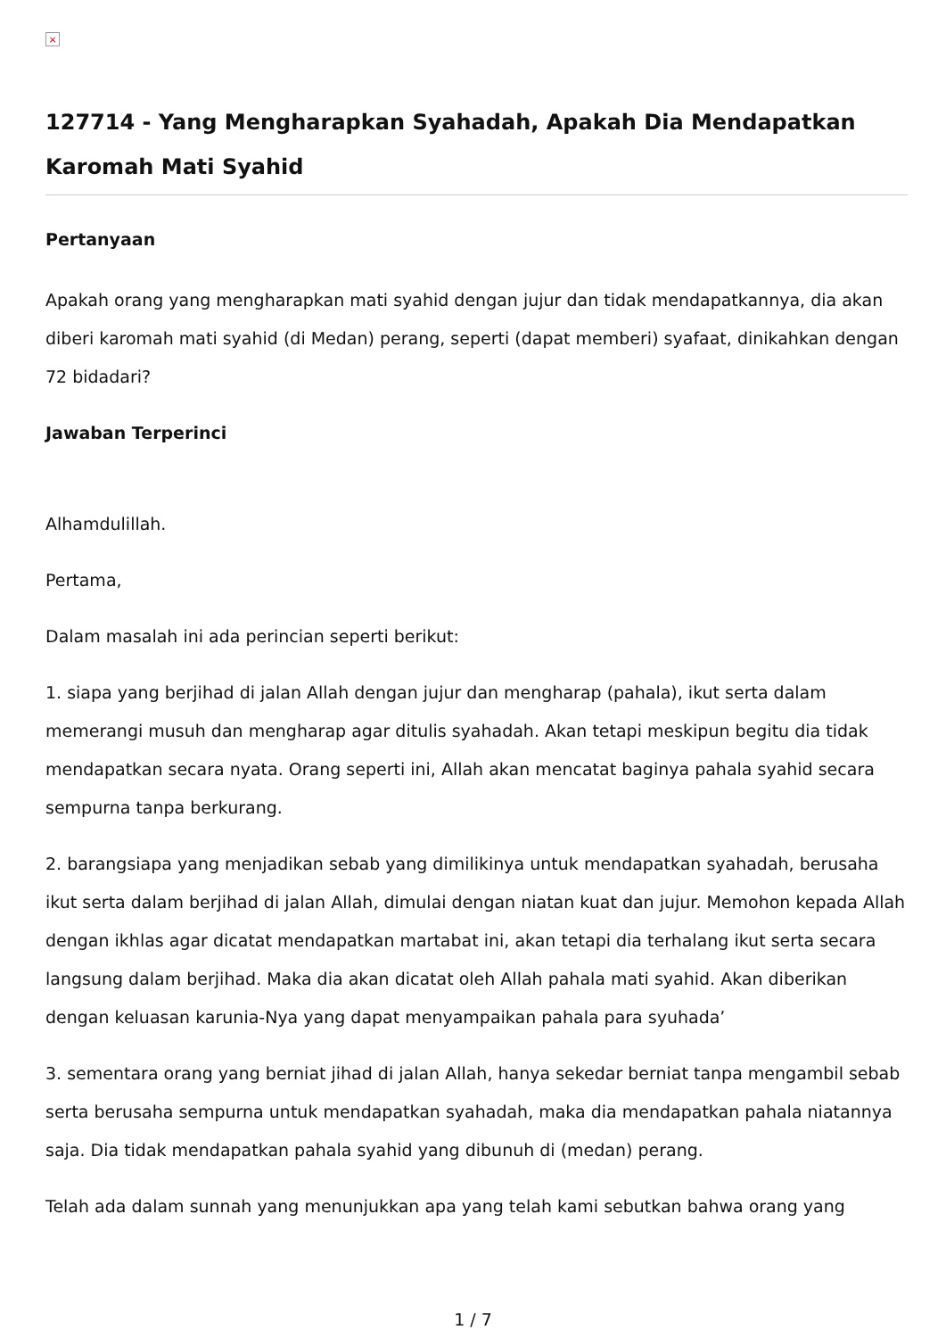×
127714 - Yang Mengharapkan Syahadah, Apakah Dia Mendapatkan Karomah Mati Syahid
Pertanyaan
Apakah orang yang mengharapkan mati syahid dengan jujur dan tidak mendapatkannya, dia akan diberi karomah mati syahid (di Medan) perang, seperti (dapat memberi) syafaat, dinikahkan dengan 72 bidadari?
Jawaban Terperinci
Alhamdulillah.
Pertama,
Dalam masalah ini ada perincian seperti berikut:
1. siapa yang berjihad di jalan Allah dengan jujur dan mengharap (pahala), ikut serta dalam memerangi musuh dan mengharap agar ditulis syahadah. Akan tetapi meskipun begitu dia tidak mendapatkan secara nyata. Orang seperti ini, Allah akan mencatat baginya pahala syahid secara sempurna tanpa berkurang.
2. barangsiapa yang menjadikan sebab yang dimilikinya untuk mendapatkan syahadah, berusaha ikut serta dalam berjihad di jalan Allah, dimulai dengan niatan kuat dan jujur. Memohon kepada Allah dengan ikhlas agar dicatat mendapatkan martabat ini, akan tetapi dia terhalang ikut serta secara langsung dalam berjihad. Maka dia akan dicatat oleh Allah pahala mati syahid. Akan diberikan dengan keluasan karunia-Nya yang dapat menyampaikan pahala para syuhada’
3. sementara orang yang berniat jihad di jalan Allah, hanya sekedar berniat tanpa mengambil sebab serta berusaha sempurna untuk mendapatkan syahadah, maka dia mendapatkan pahala niatannya saja. Dia tidak mendapatkan pahala syahid yang dibunuh di (medan) perang.
Telah ada dalam sunnah yang menunjukkan apa yang telah kami sebutkan bahwa orang yang
1 / 7